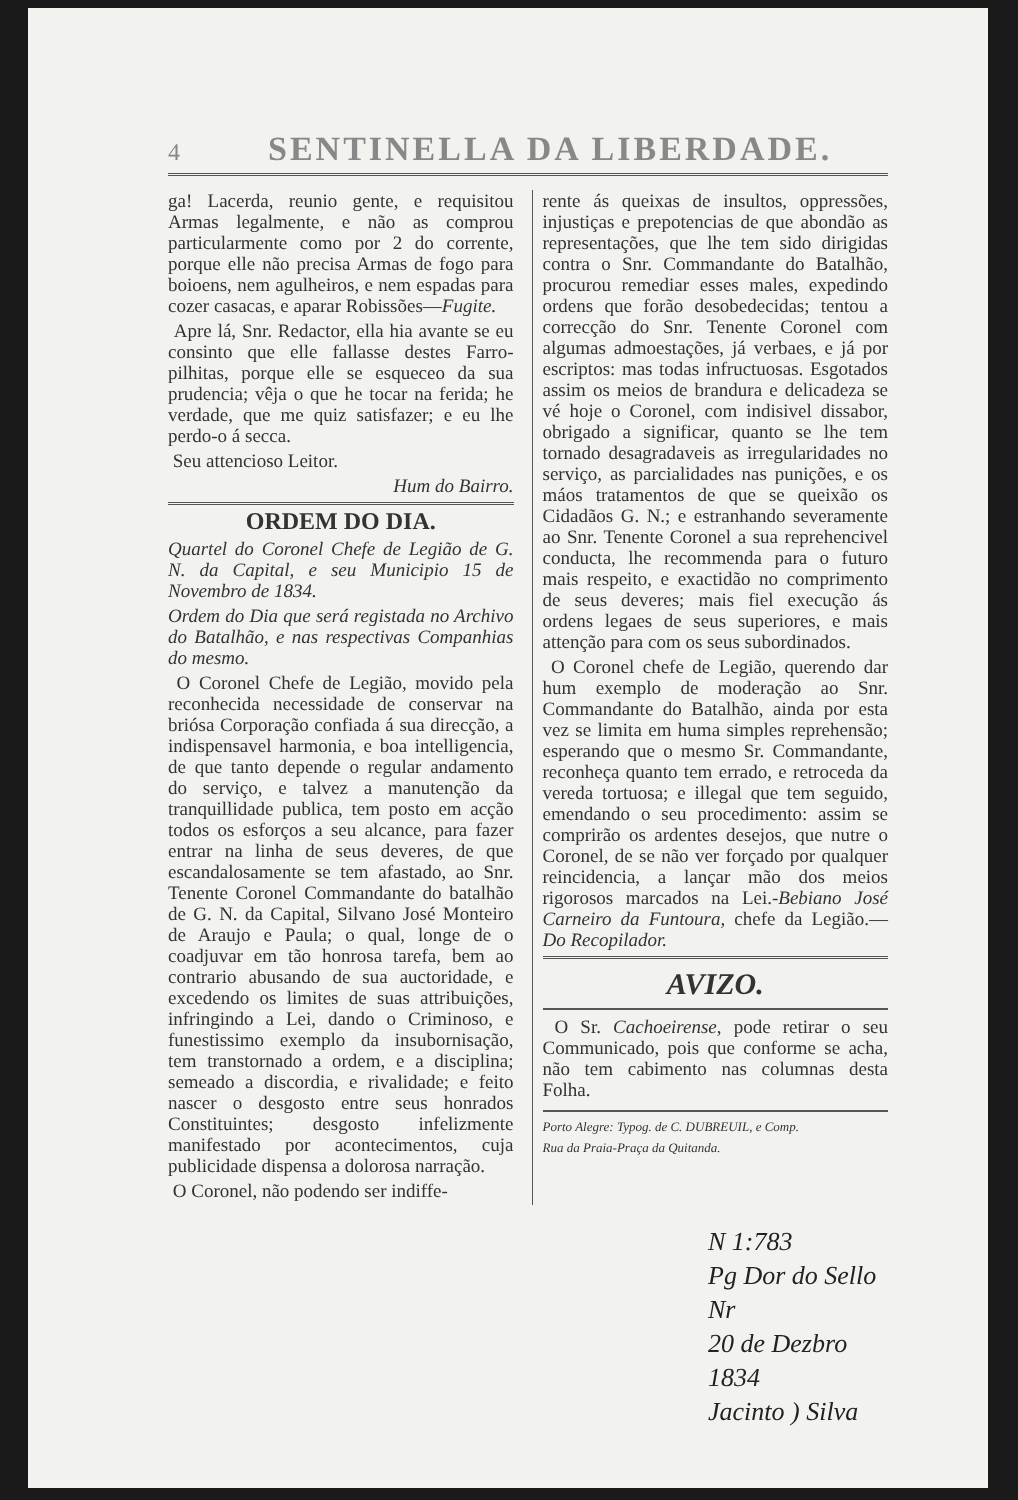4
SENTINELLA DA LIBERDADE.
ga! Lacerda, reunio gente, e requisitou Armas legalmente, e não as comprou particularmente como por 2 do corrente, porque elle não precisa Armas de fogo para boioens, nem agulheiros, e nem espadas para cozer casacas, e aparar Robissões—Fugite.
Apre lá, Snr. Redactor, ella hia avante se eu consinto que elle fallasse destes Farro-pilhitas, porque elle se esqueceo da sua prudencia; vêja o que he tocar na ferida; he verdade, que me quiz satisfazer; e eu lhe perdo-o á secca.
Seu attencioso Leitor.
Hum do Bairro.
ORDEM DO DIA.
Quartel do Coronel Chefe de Legião de G. N. da Capital, e seu Municipio 15 de Novembro de 1834.
Ordem do Dia que será registada no Archivo do Batalhão, e nas respectivas Companhias do mesmo.
O Coronel Chefe de Legião, movido pela reconhecida necessidade de conservar na briósa Corporação confiada á sua direcção, a indispensavel harmonia, e boa intelligencia, de que tanto depende o regular andamento do serviço, e talvez a manutenção da tranquillidade publica, tem posto em acção todos os esforços a seu alcance, para fazer entrar na linha de seus deveres, de que escandalosamente se tem afastado, ao Snr. Tenente Coronel Commandante do batalhão de G. N. da Capital, Silvano José Monteiro de Araujo e Paula; o qual, longe de o coadjuvar em tão honrosa tarefa, bem ao contrario abusando de sua auctoridade, e excedendo os limites de suas attribuições, infringindo a Lei, dando o Criminoso, e funestissimo exemplo da insubornisação, tem transtornado a ordem, e a disciplina; semeado a discordia, e rivalidade; e feito nascer o desgosto entre seus honrados Constituintes; desgosto infelizmente manifestado por acontecimentos, cuja publicidade dispensa a dolorosa narração.
O Coronel, não podendo ser indiffe-
rente ás queixas de insultos, oppressões, injustiças e prepotencias de que abondão as representações, que lhe tem sido dirigidas contra o Snr. Commandante do Batalhão, procurou remediar esses males, expedindo ordens que forão desobedecidas; tentou a correcção do Snr. Tenente Coronel com algumas admoestações, já verbaes, e já por escriptos: mas todas infructuosas. Esgotados assim os meios de brandura e delicadeza se vé hoje o Coronel, com indisivel dissabor, obrigado a significar, quanto se lhe tem tornado desagradaveis as irregularidades no serviço, as parcialidades nas punições, e os máos tratamentos de que se queixão os Cidadãos G. N.; e estranhando severamente ao Snr. Tenente Coronel a sua reprehencivel conducta, lhe recommenda para o futuro mais respeito, e exactidão no comprimento de seus deveres; mais fiel execução ás ordens legaes de seus superiores, e mais attenção para com os seus subordinados.
O Coronel chefe de Legião, querendo dar hum exemplo de moderação ao Snr. Commandante do Batalhão, ainda por esta vez se limita em huma simples reprehensão; esperando que o mesmo Sr. Commandante, reconheça quanto tem errado, e retroceda da vereda tortuosa; e illegal que tem seguido, emendando o seu procedimento: assim se comprirão os ardentes desejos, que nutre o Coronel, de se não ver forçado por qualquer reincidencia, a lançar mão dos meios rigorosos marcados na Lei.-Bebiano José Carneiro da Funtoura, chefe da Legião.—Do Recopilador.
AVIZO.
O Sr. Cachoeirense, pode retirar o seu Communicado, pois que conforme se acha, não tem cabimento nas columnas desta Folha.
Porto Alegre: Typog. de C. DUBREUIL, e Comp.
Rua da Praia-Praça da Quitanda.
N 1:783
Pg Dor do Sello Nr
20 de Dezbro 1834
Jacinto ) Silva